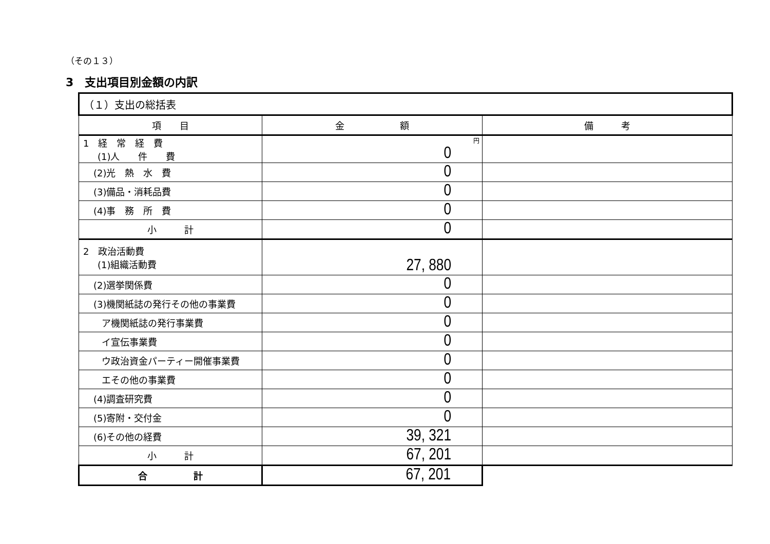（その１３）
3　支出項目別金額の内訳
| （１）支出の総括表 | | |
| 項 目 | 金 額 | 備 考 |
| 1 経 常 経 費 (1)人 件 費 | 円 0 | |
| (2)光 熱 水 費 | 0 | |
| (3)備品・消耗品費 | 0 | |
| (4)事 務 所 費 | 0 | |
| 小 計 | 0 | |
| 2 政治活動費 (1)組織活動費 | 27, 880 | |
| (2)選挙関係費 | 0 | |
| (3)機関紙誌の発行その他の事業費 | 0 | |
| ア機関紙誌の発行事業費 | 0 | |
| イ宣伝事業費 | 0 | |
| ウ政治資金パーティー開催事業費 | 0 | |
| エその他の事業費 | 0 | |
| (4)調査研究費 | 0 | |
| (5)寄附・交付金 | 0 | |
| (6)その他の経費 | 39, 321 | |
| 小 計 | 67, 201 | |
| 合 計 | 67, 201 | |